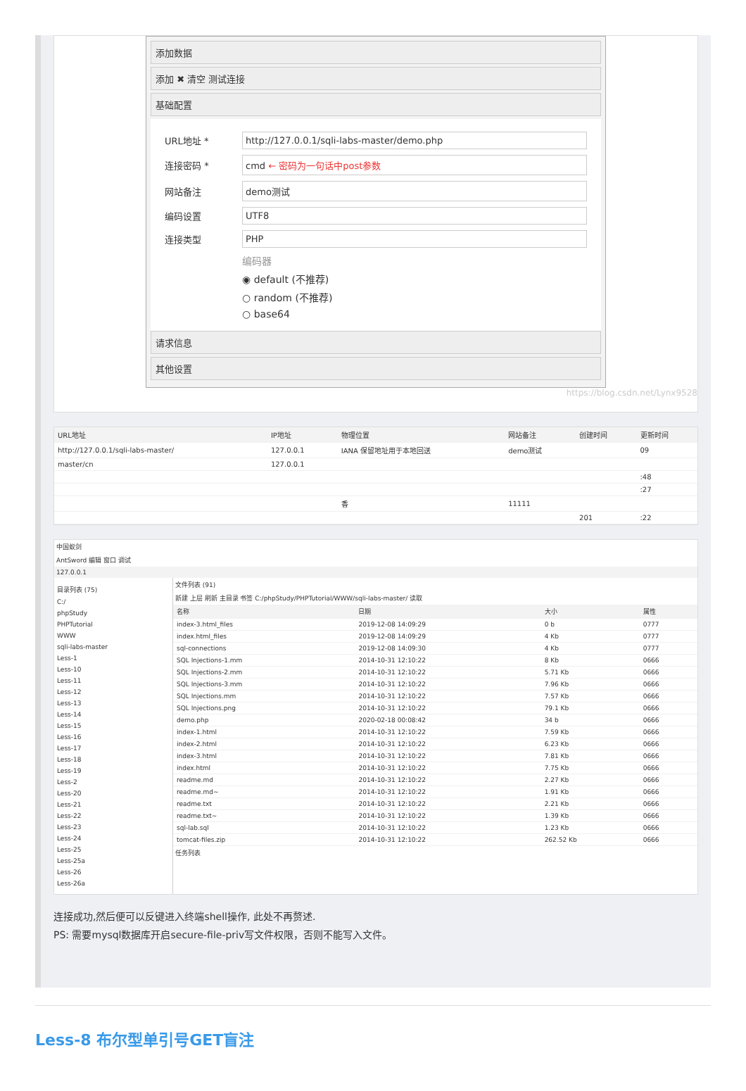添加数据
添加 ✖ 清空 测试连接
基础配置
URL地址 *
http://127.0.0.1/sqli-labs-master/demo.php
连接密码 *
cmd ← 密码为一句话中post参数
网站备注
demo测试
编码设置
UTF8
连接类型
PHP
编码器
◉ default (不推荐)
○ random (不推荐)
○ base64
请求信息
其他设置
https://blog.csdn.net/Lynx9528
| URL地址 | IP地址 | 物理位置 | 网站备注 | 创建时间 | 更新时间 |
| --- | --- | --- | --- | --- | --- |
| http://127.0.0.1/sqli-labs-master/ | 127.0.0.1 | IANA 保留地址用于本地回送 | demo测试 | | 09 |
| master/cn | 127.0.0.1 | | | | |
| | | | | | :48 |
| | | | | | :27 |
| | | 香 | 11111 | | |
| | | | | 201 | :22 |
中国蚁剑
AntSword 编辑 窗口 调试
127.0.0.1
目录列表 (75)
C:/
phpStudy
PHPTutorial
WWW
sqli-labs-master
Less-1
Less-10
Less-11
Less-12
Less-13
Less-14
Less-15
Less-16
Less-17
Less-18
Less-19
Less-2
Less-20
Less-21
Less-22
Less-23
Less-24
Less-25
Less-25a
Less-26
Less-26a
文件列表 (91)
新建 上层 刷新 主目录 书签 C:/phpStudy/PHPTutorial/WWW/sqli-labs-master/ 读取
| 名称 | 日期 | 大小 | 属性 |
| --- | --- | --- | --- |
| index-3.html_files | 2019-12-08 14:09:29 | 0 b | 0777 |
| index.html_files | 2019-12-08 14:09:29 | 4 Kb | 0777 |
| sql-connections | 2019-12-08 14:09:30 | 4 Kb | 0777 |
| SQL Injections-1.mm | 2014-10-31 12:10:22 | 8 Kb | 0666 |
| SQL Injections-2.mm | 2014-10-31 12:10:22 | 5.71 Kb | 0666 |
| SQL Injections-3.mm | 2014-10-31 12:10:22 | 7.96 Kb | 0666 |
| SQL Injections.mm | 2014-10-31 12:10:22 | 7.57 Kb | 0666 |
| SQL Injections.png | 2014-10-31 12:10:22 | 79.1 Kb | 0666 |
| demo.php | 2020-02-18 00:08:42 | 34 b | 0666 |
| index-1.html | 2014-10-31 12:10:22 | 7.59 Kb | 0666 |
| index-2.html | 2014-10-31 12:10:22 | 6.23 Kb | 0666 |
| index-3.html | 2014-10-31 12:10:22 | 7.81 Kb | 0666 |
| index.html | 2014-10-31 12:10:22 | 7.75 Kb | 0666 |
| readme.md | 2014-10-31 12:10:22 | 2.27 Kb | 0666 |
| readme.md~ | 2014-10-31 12:10:22 | 1.91 Kb | 0666 |
| readme.txt | 2014-10-31 12:10:22 | 2.21 Kb | 0666 |
| readme.txt~ | 2014-10-31 12:10:22 | 1.39 Kb | 0666 |
| sql-lab.sql | 2014-10-31 12:10:22 | 1.23 Kb | 0666 |
| tomcat-files.zip | 2014-10-31 12:10:22 | 262.52 Kb | 0666 |
任务列表
连接成功,然后便可以反键进入终端shell操作, 此处不再赘述.
PS: 需要mysql数据库开启secure-file-priv写文件权限，否则不能写入文件。
Less-8 布尔型单引号GET盲注